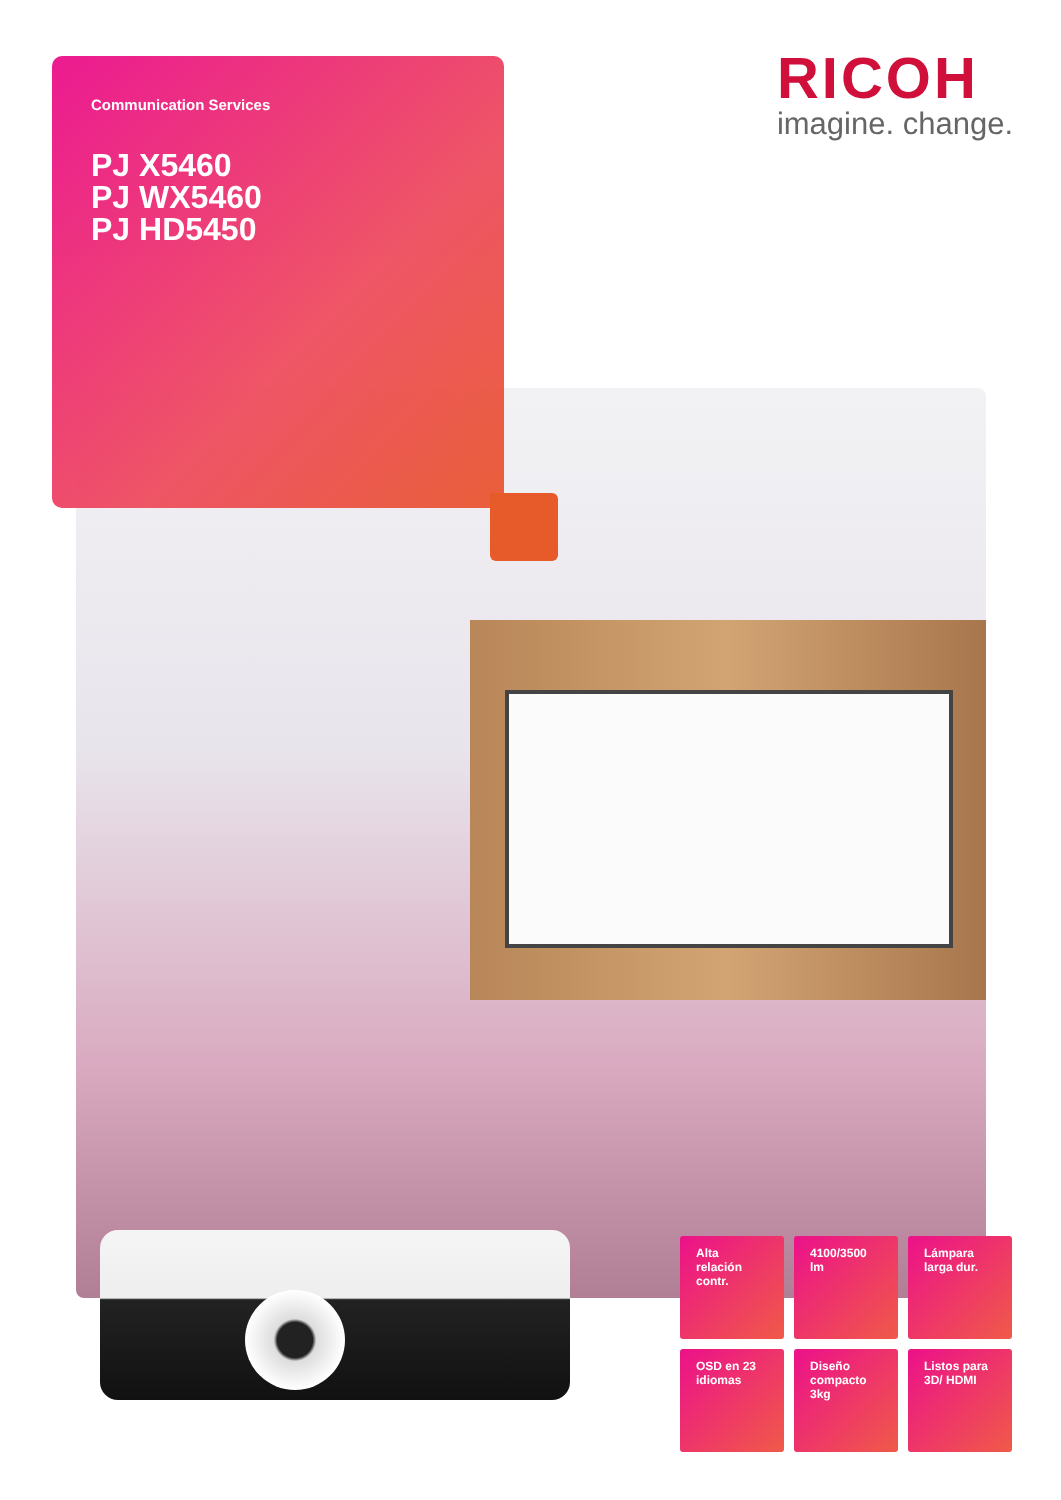Communication Services
PJ X5460
PJ WX5460
PJ HD5450
RICOH
imagine. change.
Alta relación contr.
4100/3500 lm
Lámpara larga dur.
OSD en 23 idiomas
Diseño compacto 3kg
Listos para 3D/ HDMI